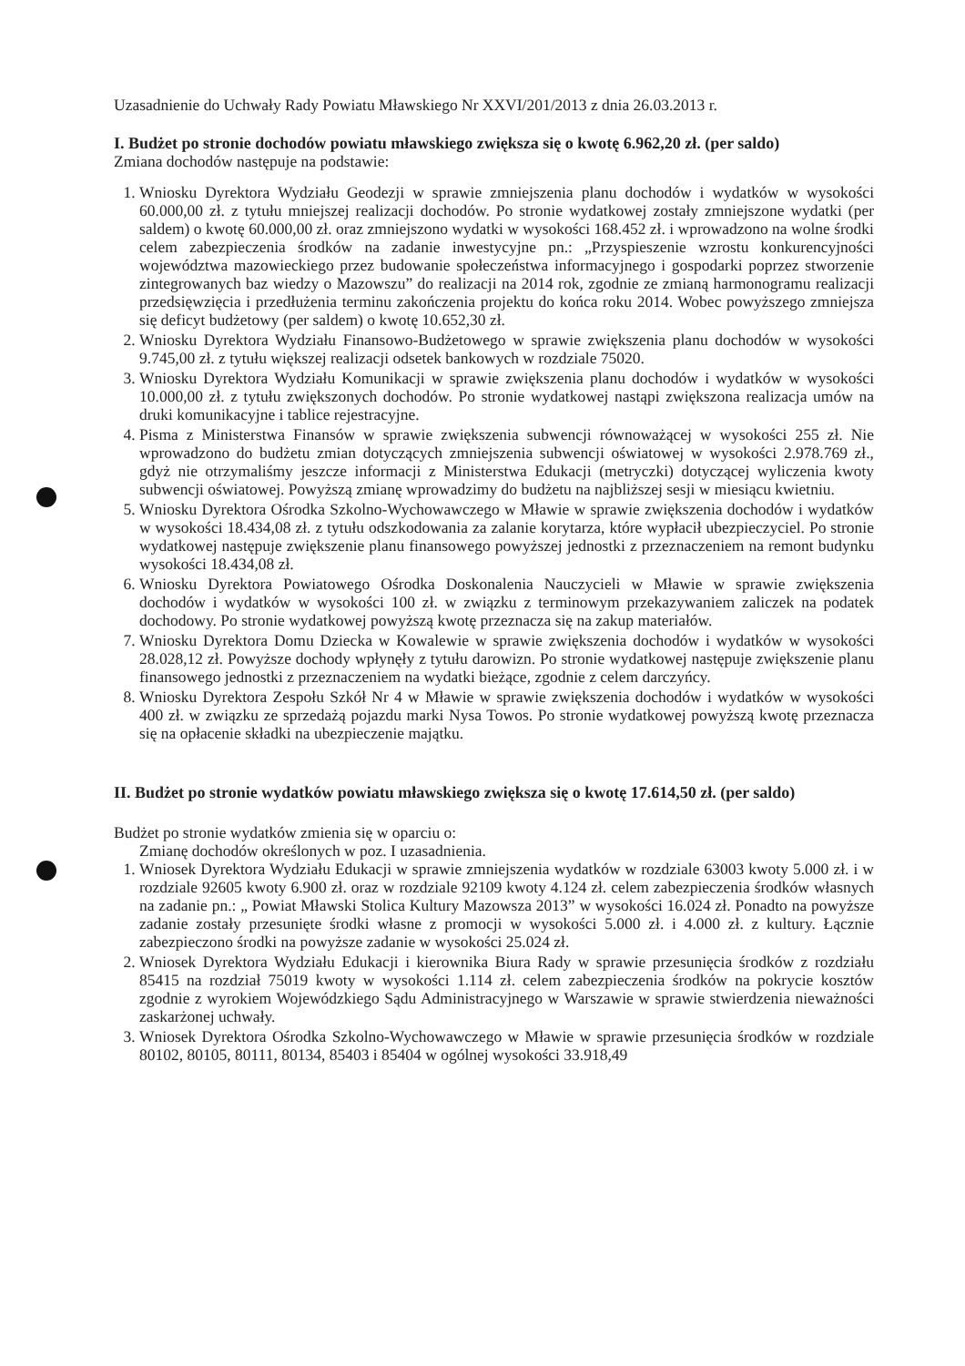Uzasadnienie do Uchwały Rady Powiatu Mławskiego Nr XXVI/201/2013 z dnia 26.03.2013 r.
I. Budżet po stronie dochodów powiatu mławskiego zwiększa się o kwotę 6.962,20 zł. (per saldo)
Zmiana dochodów następuje na podstawie:
1. Wniosku Dyrektora Wydziału Geodezji w sprawie zmniejszenia planu dochodów i wydatków w wysokości 60.000,00 zł. z tytułu mniejszej realizacji dochodów. Po stronie wydatkowej zostały zmniejszone wydatki (per saldem) o kwotę 60.000,00 zł. oraz zmniejszono wydatki w wysokości 168.452 zł. i wprowadzono na wolne środki celem zabezpieczenia środków na zadanie inwestycyjne pn.: „Przyspieszenie wzrostu konkurencyjności województwa mazowieckiego przez budowanie społeczeństwa informacyjnego i gospodarki poprzez stworzenie zintegrowanych baz wiedzy o Mazowszu” do realizacji na 2014 rok, zgodnie ze zmianą harmonogramu realizacji przedsięwzięcia i przedłużenia terminu zakończenia projektu do końca roku 2014. Wobec powyższego zmniejsza się deficyt budżetowy (per saldem) o kwotę 10.652,30 zł.
2. Wniosku Dyrektora Wydziału Finansowo-Budżetowego w sprawie zwiększenia planu dochodów w wysokości 9.745,00 zł. z tytułu większej realizacji odsetek bankowych w rozdziale 75020.
3. Wniosku Dyrektora Wydziału Komunikacji w sprawie zwiększenia planu dochodów i wydatków w wysokości 10.000,00 zł. z tytułu zwiększonych dochodów. Po stronie wydatkowej nastąpi zwiększona realizacja umów na druki komunikacyjne i tablice rejestracyjne.
4. Pisma z Ministerstwa Finansów w sprawie zwiększenia subwencji równoważącej w wysokości 255 zł. Nie wprowadzono do budżetu zmian dotyczących zmniejszenia subwencji oświatowej w wysokości 2.978.769 zł., gdyż nie otrzymaliśmy jeszcze informacji z Ministerstwa Edukacji (metryczki) dotyczącej wyliczenia kwoty subwencji oświatowej. Powyższą zmianę wprowadzimy do budżetu na najbliższej sesji w miesiącu kwietniu.
5. Wniosku Dyrektora Ośrodka Szkolno-Wychowawczego w Mławie w sprawie zwiększenia dochodów i wydatków w wysokości 18.434,08 zł. z tytułu odszkodowania za zalanie korytarza, które wypłacił ubezpieczyciel. Po stronie wydatkowej następuje zwiększenie planu finansowego powyższej jednostki z przeznaczeniem na remont budynku wysokości 18.434,08 zł.
6. Wniosku Dyrektora Powiatowego Ośrodka Doskonalenia Nauczycieli w Mławie w sprawie zwiększenia dochodów i wydatków w wysokości 100 zł. w związku z terminowym przekazywaniem zaliczek na podatek dochodowy. Po stronie wydatkowej powyższą kwotę przeznacza się na zakup materiałów.
7. Wniosku Dyrektora Domu Dziecka w Kowalewie w sprawie zwiększenia dochodów i wydatków w wysokości 28.028,12 zł. Powyższe dochody wpłynęły z tytułu darowizn. Po stronie wydatkowej następuje zwiększenie planu finansowego jednostki z przeznaczeniem na wydatki bieżące, zgodnie z celem darczyńcy.
8. Wniosku Dyrektora Zespołu Szkół Nr 4 w Mławie w sprawie zwiększenia dochodów i wydatków w wysokości 400 zł. w związku ze sprzedażą pojazdu marki Nysa Towos. Po stronie wydatkowej powyższą kwotę przeznacza się na opłacenie składki na ubezpieczenie majątku.
II. Budżet po stronie wydatków powiatu mławskiego zwiększa się o kwotę 17.614,50 zł. (per saldo)
Budżet po stronie wydatków zmienia się w oparciu o:
Zmianę dochodów określonych w poz. I uzasadnienia.
1. Wniosek Dyrektora Wydziału Edukacji w sprawie zmniejszenia wydatków w rozdziale 63003 kwoty 5.000 zł. i w rozdziale 92605 kwoty 6.900 zł. oraz w rozdziale 92109 kwoty 4.124 zł. celem zabezpieczenia środków własnych na zadanie pn.: „ Powiat Mławski Stolica Kultury Mazowsza 2013” w wysokości 16.024 zł. Ponadto na powyższe zadanie zostały przesunięte środki własne z promocji w wysokości 5.000 zł. i 4.000 zł. z kultury. Łącznie zabezpieczono środki na powyższe zadanie w wysokości 25.024 zł.
2. Wniosek Dyrektora Wydziału Edukacji i kierownika Biura Rady w sprawie przesunięcia środków z rozdziału 85415 na rozdział 75019 kwoty w wysokości 1.114 zł. celem zabezpieczenia środków na pokrycie kosztów zgodnie z wyrokiem Wojewódzkiego Sądu Administracyjnego w Warszawie w sprawie stwierdzenia nieważności zaskarżonej uchwały.
3. Wniosek Dyrektora Ośrodka Szkolno-Wychowawczego w Mławie w sprawie przesunięcia środków w rozdziale 80102, 80105, 80111, 80134, 85403 i 85404 w ogólnej wysokości 33.918,49